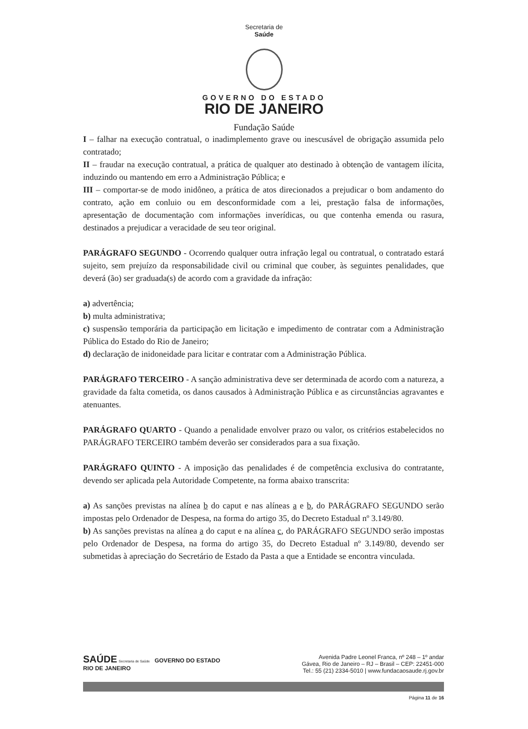Secretaria de
Saúde
GOVERNO DO ESTADO
RIO DE JANEIRO
Fundação Saúde
I – falhar na execução contratual, o inadimplemento grave ou inescusável de obrigação assumida pelo contratado;
II – fraudar na execução contratual, a prática de qualquer ato destinado à obtenção de vantagem ilícita, induzindo ou mantendo em erro a Administração Pública; e
III – comportar-se de modo inidôneo, a prática de atos direcionados a prejudicar o bom andamento do contrato, ação em conluio ou em desconformidade com a lei, prestação falsa de informações, apresentação de documentação com informações inverídicas, ou que contenha emenda ou rasura, destinados a prejudicar a veracidade de seu teor original.
PARÁGRAFO SEGUNDO - Ocorrendo qualquer outra infração legal ou contratual, o contratado estará sujeito, sem prejuízo da responsabilidade civil ou criminal que couber, às seguintes penalidades, que deverá (ão) ser graduada(s) de acordo com a gravidade da infração:
a) advertência;
b) multa administrativa;
c) suspensão temporária da participação em licitação e impedimento de contratar com a Administração Pública do Estado do Rio de Janeiro;
d) declaração de inidoneidade para licitar e contratar com a Administração Pública.
PARÁGRAFO TERCEIRO - A sanção administrativa deve ser determinada de acordo com a natureza, a gravidade da falta cometida, os danos causados à Administração Pública e as circunstâncias agravantes e atenuantes.
PARÁGRAFO QUARTO - Quando a penalidade envolver prazo ou valor, os critérios estabelecidos no PARÁGRAFO TERCEIRO também deverão ser considerados para a sua fixação.
PARÁGRAFO QUINTO - A imposição das penalidades é de competência exclusiva do contratante, devendo ser aplicada pela Autoridade Competente, na forma abaixo transcrita:
a) As sanções previstas na alínea b do caput e nas alíneas a e b, do PARÁGRAFO SEGUNDO serão impostas pelo Ordenador de Despesa, na forma do artigo 35, do Decreto Estadual nº 3.149/80.
b) As sanções previstas na alínea a do caput e na alínea c, do PARÁGRAFO SEGUNDO serão impostas pelo Ordenador de Despesa, na forma do artigo 35, do Decreto Estadual nº 3.149/80, devendo ser submetidas à apreciação do Secretário de Estado da Pasta a que a Entidade se encontra vinculada.
SAÚDE Secretaria de Saúde GOVERNO DO ESTADO
RIO DE JANEIRO
Avenida Padre Leonel Franca, nº 248 – 1º andar
Gávea, Rio de Janeiro – RJ – Brasil – CEP: 22451-000
Tel.: 55 (21) 2334-5010 | www.fundacaosaude.rj.gov.br
Página 11 de 16